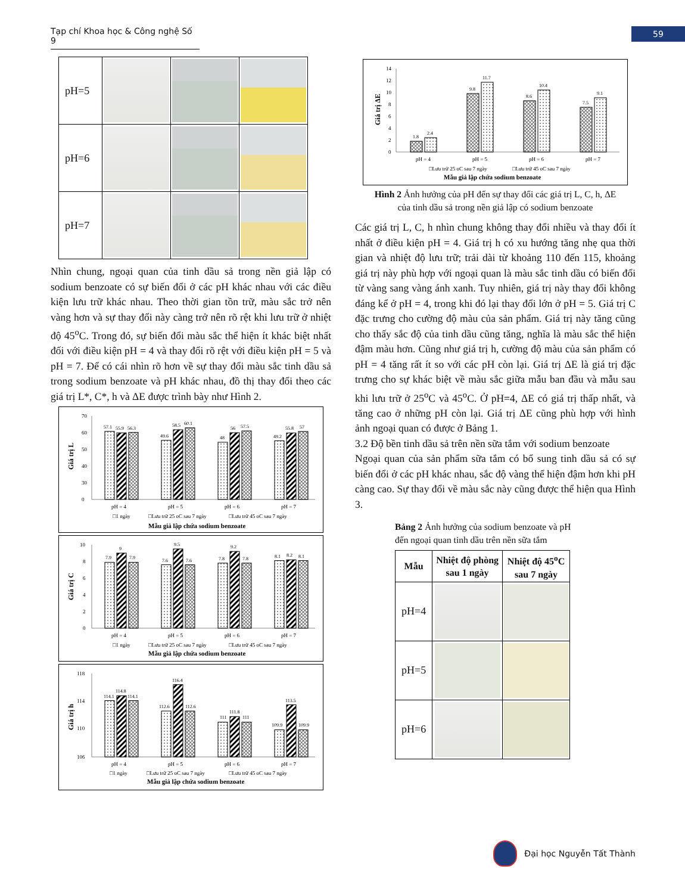Tạp chí Khoa học & Công nghệ Số 9
59
| pH=5 | | | |
| pH=6 | | | |
| pH=7 | | | |
Nhìn chung, ngoại quan của tinh dầu sả trong nền giả lập có sodium benzoate có sự biến đổi ở các pH khác nhau với các điều kiện lưu trữ khác nhau. Theo thời gian tồn trữ, màu sắc trở nên vàng hơn và sự thay đổi này càng trở nên rõ rệt khi lưu trữ ở nhiệt độ 45<sup>o</sup>C. Trong đó, sự biến đổi màu sắc thể hiện ít khác biệt nhất đối với điều kiện pH = 4 và thay đổi rõ rệt với điều kiện pH = 5 và pH = 7. Để có cái nhìn rõ hơn về sự thay đổi màu sắc tinh dầu sả trong sodium benzoate và pH khác nhau, đồ thị thay đổi theo các giá trị L*, C*, h và ΔE được trình bày như Hình 2.
70
60
50
40
30
0
Giá trị L
57.1
55.9
56.3
49.6
58.5
60.1
48
56
57.5
49.2
55.8
57
pH = 4
pH = 5
pH = 6
pH = 7
□1 ngày
□Lưu trữ 25 oC sau 7 ngày
□Lưu trữ 45 oC sau 7 ngày
Mẫu giả lập chứa sodium benzoate
10
8
6
4
2
0
Giá trị C
7.9
9
7.9
7.6
9.5
7.6
7.8
9.2
7.8
8.1
8.2
8.1
pH = 4
pH = 5
pH = 6
pH = 7
□1 ngày
□Lưu trữ 25 oC sau 7 ngày
□Lưu trữ 45 oC sau 7 ngày
Mẫu giả lập chứa sodium benzoate
118
114
110
106
Giá trị h
114.1
114.8
114.1
112.6
116.4
112.6
111
111.8
111
109.9
113.5
109.9
pH = 4
pH = 5
pH = 6
pH = 7
□1 ngày
□Lưu trữ 25 oC sau 7 ngày
□Lưu trữ 45 oC sau 7 ngày
Mẫu giả lập chứa sodium benzoate
14
12
10
8
6
4
2
0
Giá trị ΔE
1.8
2.4
9.8
11.7
8.6
10.4
7.5
9.1
pH = 4
pH = 5
pH = 6
pH = 7
□Lưu trữ 25 oC sau 7 ngày
□Lưu trữ 45 oC sau 7 ngày
Mẫu giả lập chứa sodium benzoate
Hình 2 Ảnh hưởng của pH đến sự thay đổi các giá trị L, C, h, ΔE
của tinh dầu sả trong nền giả lập có sodium benzoate
Các giá trị L, C, h nhìn chung không thay đổi nhiều và thay đổi ít nhất ở điều kiện pH = 4. Giá trị h có xu hướng tăng nhẹ qua thời gian và nhiệt độ lưu trữ; trải dài từ khoảng 110 đến 115, khoảng giá trị này phù hợp với ngoại quan là màu sắc tinh dầu có biến đổi từ vàng sang vàng ánh xanh. Tuy nhiên, giá trị này thay đổi không đáng kể ở pH = 4, trong khi đó lại thay đổi lớn ở pH = 5. Giá trị C đặc trưng cho cường độ màu của sản phẩm. Giá trị này tăng cũng cho thấy sắc độ của tinh dầu cũng tăng, nghĩa là màu sắc thể hiện đậm màu hơn. Cũng như giá trị h, cường độ màu của sản phẩm có pH = 4 tăng rất ít so với các pH còn lại. Giá trị ΔE là giá trị đặc trưng cho sự khác biệt về màu sắc giữa mẫu ban đầu và mẫu sau khi lưu trữ ở 25<sup>o</sup>C và 45<sup>o</sup>C. Ở pH=4, ΔE có giá trị thấp nhất, và tăng cao ở những pH còn lại. Giá trị ΔE cũng phù hợp với hình ảnh ngoại quan có được ở Bảng 1.
3.2 Độ bền tinh dầu sả trên nền sữa tắm với sodium benzoate
Ngoại quan của sản phẩm sữa tắm có bổ sung tinh dầu sả có sự biến đổi ở các pH khác nhau, sắc độ vàng thể hiện đậm hơn khi pH càng cao. Sự thay đổi về màu sắc này cũng được thể hiện qua Hình 3.
Bảng 2 Ảnh hưởng của sodium benzoate và pH
đến ngoại quan tinh dầu trên nền sữa tắm
| Mẫu | Nhiệt độ phòng sau 1 ngày | Nhiệt độ 45<sup>o</sup>C sau 7 ngày |
| --- | --- | --- |
| pH=4 | | |
| pH=5 | | |
| pH=6 | | |
Đại học Nguyễn Tất Thành